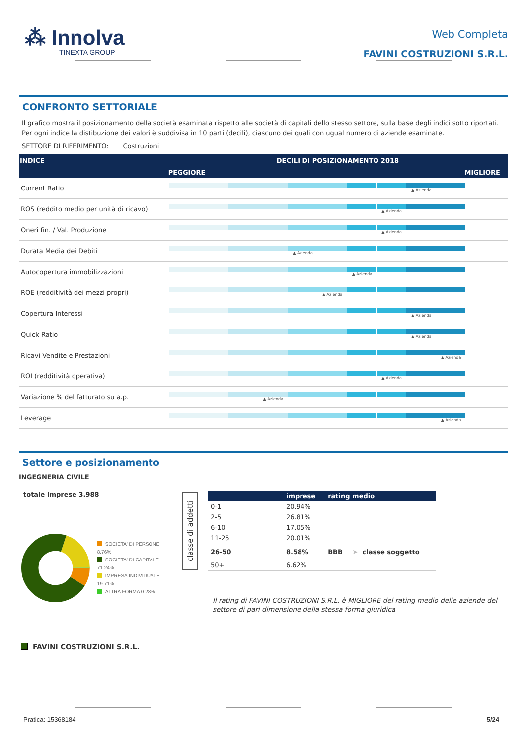⁂ Innolva
TINEXTA GROUP
Web Completa
FAVINI COSTRUZIONI S.R.L.
CONFRONTO SETTORIALE
Il grafico mostra il posizionamento della società esaminata rispetto alle società di capitali dello stesso settore, sulla base degli indici sotto riportati.
Per ogni indice la distibuzione dei valori è suddivisa in 10 parti (decili), ciascuno dei quali con ugual numero di aziende esaminate.
SETTORE DI RIFERIMENTO: Costruzioni
| INDICE | DECILI DI POSIZIONAMENTO 2018 |
| --- | --- |
| | PEGGIORE MIGLIORE |
| Current Ratio | ▲ Azienda |
| ROS (reddito medio per unità di ricavo) | ▲ Azienda |
| Oneri fin. / Val. Produzione | ▲ Azienda |
| Durata Media dei Debiti | ▲ Azienda |
| Autocopertura immobilizzazioni | ▲ Azienda |
| ROE (redditività dei mezzi propri) | ▲ Azienda |
| Copertura Interessi | ▲ Azienda |
| Quick Ratio | ▲ Azienda |
| Ricavi Vendite e Prestazioni | ▲ Azienda |
| ROI (redditività operativa) | ▲ Azienda |
| Variazione % del fatturato su a.p. | ▲ Azienda |
| Leverage | ▲ Azienda |
Settore e posizionamento
INGEGNERIA CIVILE
totale imprese 3.988
SOCIETA' DI PERSONE 8.76%
SOCIETA' DI CAPITALE 71.24%
IMPRESA INDIVIDUALE 19.71%
ALTRA FORMA 0.28%
FAVINI COSTRUZIONI S.R.L.
classe di addetti
| | imprese | rating medio | |
| --- | --- | --- | --- |
| 0-1 | 20.94% | | |
| 2-5 | 26.81% | | |
| 6-10 | 17.05% | | |
| 11-25 | 20.01% | | |
| 26-50 | 8.58% | BBB | ➤ classe soggetto |
| 50+ | 6.62% | | |
Il rating di FAVINI COSTRUZIONI S.R.L. è MIGLIORE del rating medio delle aziende del settore di pari dimensione della stessa forma giuridica
Pratica: 15368184 5/24